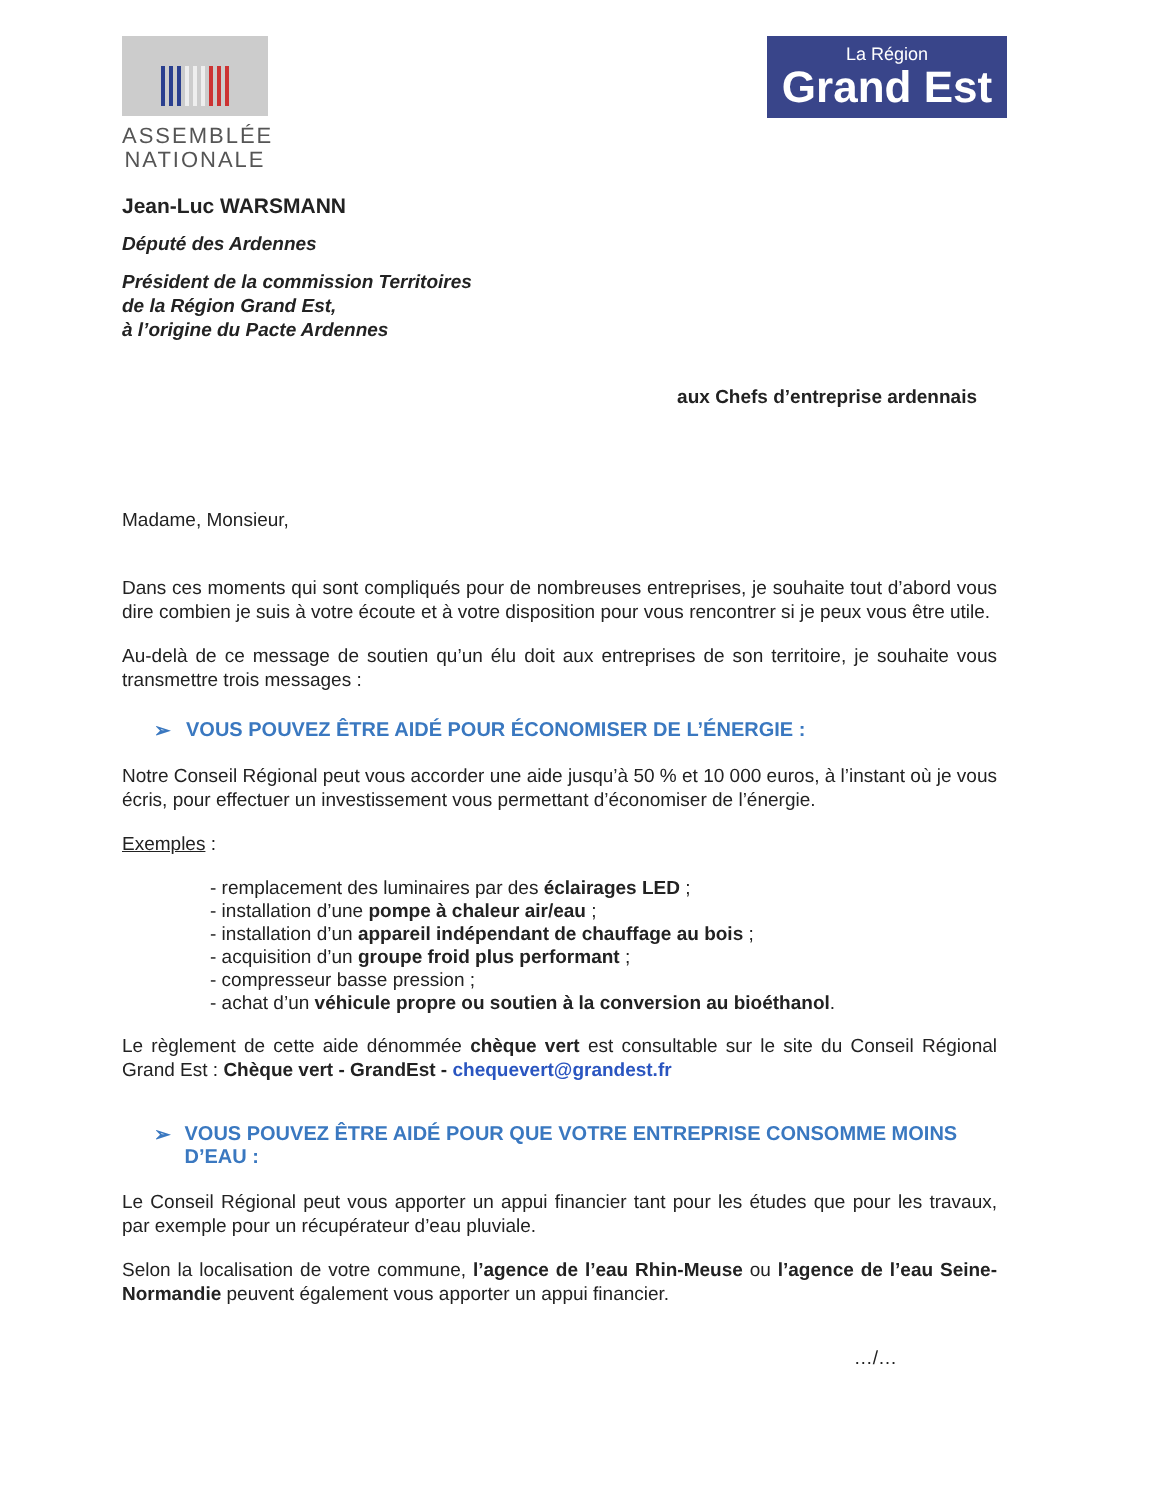ASSEMBLÉE
NATIONALE
La Région
Grand Est
Jean-Luc WARSMANN
Député des Ardennes
Président de la commission Territoires
de la Région Grand Est,
à l’origine du Pacte Ardennes
aux Chefs d’entreprise ardennais
Madame, Monsieur,
Dans ces moments qui sont compliqués pour de nombreuses entreprises, je souhaite tout d’abord vous dire combien je suis à votre écoute et à votre disposition pour vous rencontrer si je peux vous être utile.
Au-delà de ce message de soutien qu’un élu doit aux entreprises de son territoire, je souhaite vous transmettre trois messages :
➢ VOUS POUVEZ ÊTRE AIDÉ POUR ÉCONOMISER DE L’ÉNERGIE :
Notre Conseil Régional peut vous accorder une aide jusqu’à 50 % et 10 000 euros, à l’instant où je vous écris, pour effectuer un investissement vous permettant d’économiser de l’énergie.
Exemples :
- remplacement des luminaires par des éclairages LED ;
- installation d’une pompe à chaleur air/eau ;
- installation d’un appareil indépendant de chauffage au bois ;
- acquisition d’un groupe froid plus performant ;
- compresseur basse pression ;
- achat d’un véhicule propre ou soutien à la conversion au bioéthanol.
Le règlement de cette aide dénommée chèque vert est consultable sur le site du Conseil Régional Grand Est : Chèque vert - GrandEst - chequevert@grandest.fr
➢ VOUS POUVEZ ÊTRE AIDÉ POUR QUE VOTRE ENTREPRISE CONSOMME MOINS D’EAU :
Le Conseil Régional peut vous apporter un appui financier tant pour les études que pour les travaux, par exemple pour un récupérateur d’eau pluviale.
Selon la localisation de votre commune, l’agence de l’eau Rhin-Meuse ou l’agence de l’eau Seine-Normandie peuvent également vous apporter un appui financier.
…/…